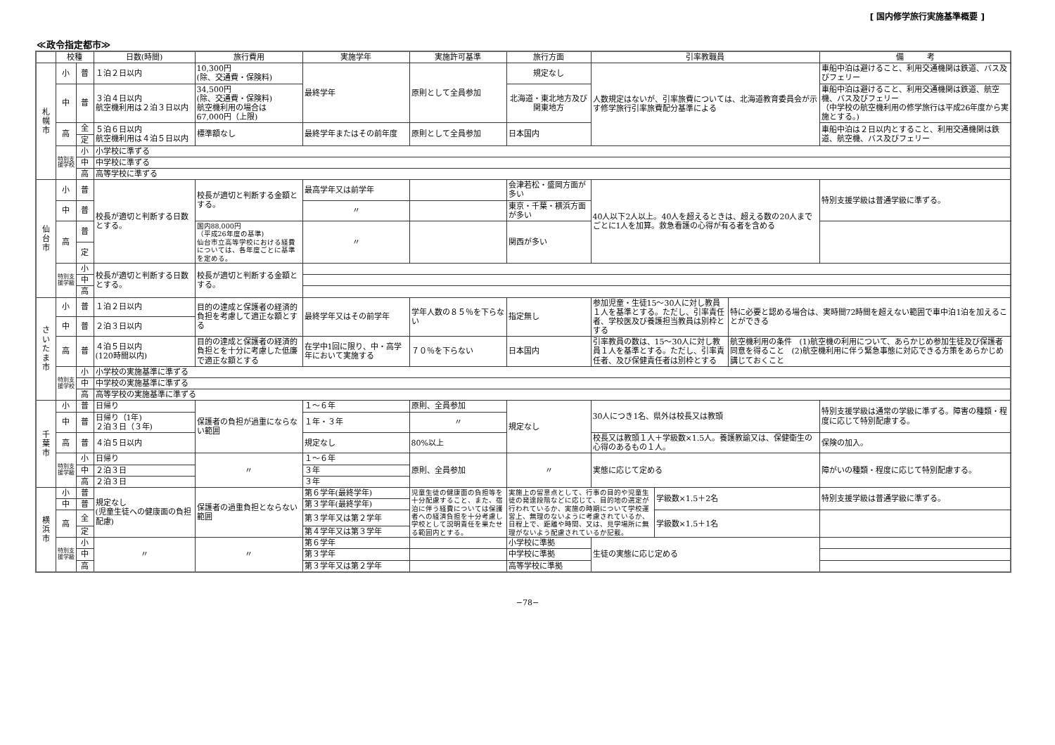[ 国内修学旅行実施基準概要 ]
≪政令指定都市≫
| | 校種 | | 日数(時間) | 旅行費用 | 実施学年 | 実施許可基準 | 旅行方面 | 引率教職員 | | | 備 考 |
| --- | --- | --- | --- | --- | --- | --- | --- | --- | --- | --- | --- |
| 札 幌 市 | 小 | 普 | １泊２日以内 | 10,300円 (除、交通費・保険料) | 最終学年 | 原則として全員参加 | 規定なし | 人数規定はないが、引率旅費については、北海道教育委員会が示す修学旅行引率旅費配分基準による | | | 車船中泊は避けること、利用交通機関は鉄道、バス及びフェリー |
| | 中 | 普 | ３泊４日以内 航空機利用は２泊３日以内 | 34,500円 (除、交通費・保険料) 航空機利用の場合は 67,000円（上限) | | | 北海道・東北地方及び関東地方 | | | | 車船中泊は避けること、利用交通機関は鉄道、航空機、バス及びフェリー （中学校の航空機利用の修学旅行は平成26年度から実施とする。) |
| | 高 | 全 | ５泊６日以内 航空機利用は４泊５日以内 | 標準額なし | 最終学年またはその前年度 | 原則として全員参加 | 日本国内 | | | | 車船中泊は２日以内とすること、利用交通機関は鉄道、航空機、バス及びフェリー |
| | | 定 | | | | | | | | | |
| | 特別支援学校 | 小 | 小学校に準ずる | | | | | | | | |
| | | 中 | 中学校に準ずる | | | | | | | | |
| | | 高 | 高等学校に準ずる | | | | | | | | |
| 仙 台 市 | 小 | 普 | 校長が適切と判断する日数とする。 | 校長が適切と判断する金額とする。 | 最高学年又は前学年 | | 会津若松・盛岡方面が多い | 40人以下2人以上。40人を超えるときは、超える数の20人までごとに1人を加算。救急看護の心得が有る者を含める | | | 特別支援学級は普通学級に準ずる。 |
| | 中 | 普 | | | 〃 | | 東京・千葉・横浜方面が多い | | | | |
| | 高 | 普 | | 国内88,000円 （平成26年度の基準) 仙台市立高等学校における経費については、各年度ごとに基準を定める。 | 〃 | | 関西が多い | | | | |
| | | 定 | | | | | | | | | |
| | 特別支援学級 | 小 | 校長が適切と判断する日数とする。 | 校長が適切と判断する金額とする。 | | | | | | | |
| | | 中 | | | | | | | | | |
| | | 高 | | | | | | | | | |
| さ い た ま 市 | 小 | 普 | １泊２日以内 | 目的の達成と保護者の経済的負担を考慮して適正な額とする | 最終学年又はその前学年 | 学年人数の８５％を下らない | 指定無し | 参加児童・生徒15〜30人に対し教員１人を基準とする。ただし、引率責任者、学校医及び養護担当教員は別枠とする | | 特に必要と認める場合は、実時間72時間を超えない範囲で車中泊1泊を加えることができる | |
| | 中 | 普 | ２泊３日以内 | | | | | | | | |
| | 高 | 普 | ４泊５日以内 (120時間以内) | 目的の達成と保護者の経済的負担とを十分に考慮した低廉で適正な額とする | 在学中1回に限り、中・高学年において実施する | ７０％を下らない | 日本国内 | 引率教員の数は、15〜30人に対し教員１人を基準とする。ただし、引率責任者、及び保健責任者は別枠とする | | 航空機利用の条件 (1)航空機の利用について、あらかじめ参加生徒及び保護者同意を得ること (2)航空機利用に伴う緊急事態に対応できる方策をあらかじめ講じておくこと | |
| | 特別支援学校 | 小 | 小学校の実施基準に準ずる | | | | | | | | |
| | | 中 | 中学校の実施基準に準ずる | | | | | | | | |
| | | 高 | 高等学校の実施基準に準ずる | | | | | | | | |
| 千 葉 市 | 小 | 普 | 日帰り | 保護者の負担が過重にならない範囲 | １〜６年 | 原則、全員参加 | 規定なし | 30人につき1名、県外は校長又は教頭 | | | 特別支援学級は通常の学級に準ずる。障害の種類・程度に応じて特別配慮する。 |
| | 中 | 普 | 日帰り（1年) ２泊３日（３年) | | １年・３年 | 〃 | | | | | |
| | 高 | 普 | ４泊５日以内 | | 規定なし | 80%以上 | | 校長又は教頭１人＋学級数×1.5人。養護教諭又は、保健衛生の心得のあるもの１人。 | | | 保険の加入。 |
| | 特別支援学級 | 小 | 日帰り | 〃 | １〜６年 | 原則、全員参加 | 〃 | 実態に応じて定める | | | 障がいの種類・程度に応じて特別配慮する。 |
| | | 中 | ２泊３日 | | ３年 | | | | | | |
| | | 高 | ２泊３日 | | ３年 | | | | | | |
| 横 浜 市 | 小 | 普 | 規定なし (児童生徒への健康面の負担配慮) | 保護者の過重負担とならない範囲 | 第６学年(最終学年) | 児童生徒の健康面の負担等を十分配慮すること、また、宿泊に伴う経費については保護者への経済負担を十分考慮し学校として説明責任を果たせる範囲内とする。 | 実施上の留意点として、行事の目的や児童生徒の発達段階などに応じて、目的地の選定が行われているか、実施の時期について学校運営上、無理のないように考慮されているか、日程上で、距離や時間、又は、見学場所に無理がないよう配慮されているか記載。 | | 学級数×1.5＋2名 | | 特別支援学級は普通学級に準ずる。 |
| | 中 | 普 | | | 第３学年(最終学年) | | | | | | |
| | 高 | 全 | | | 第３学年又は第２学年 | | | | 学級数×1.5＋1名 | | |
| | | 定 | | | 第４学年又は第３学年 | | | | | | |
| | 特別支援学級 | 小 | 〃 | 〃 | 第６学年 | | 小学校に準拠 | 生徒の実態に応じ定める | | | |
| | | 中 | | | 第３学年 | | 中学校に準拠 | | | | |
| | | 高 | | | 第３学年又は第２学年 | | 高等学校に準拠 | | | | |
−78−